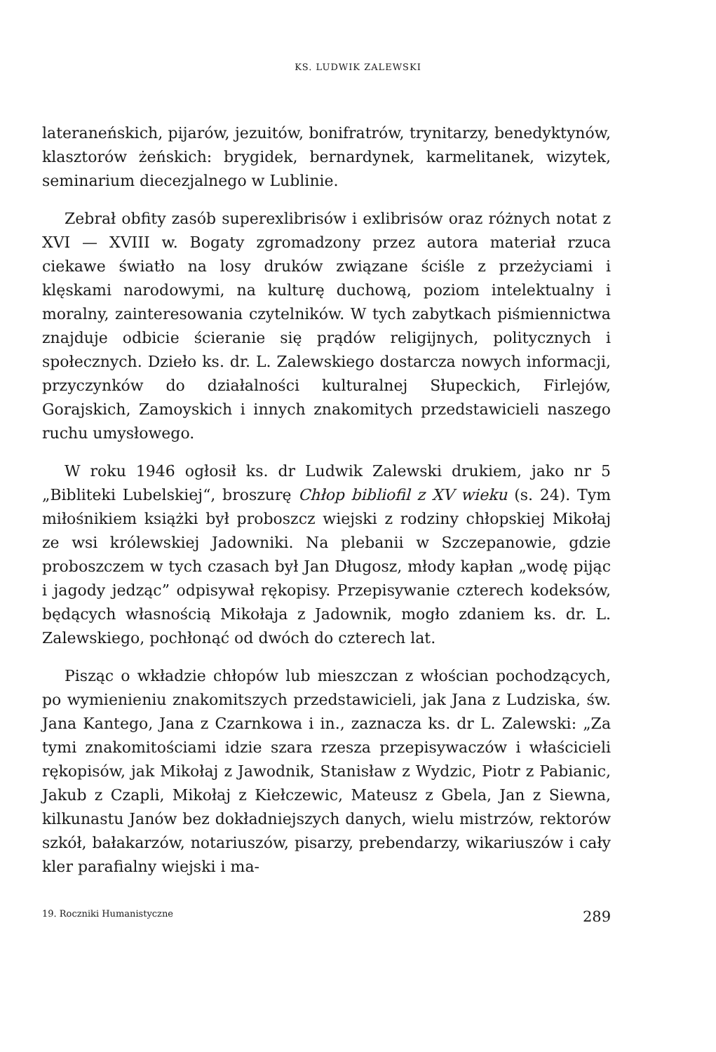KS. LUDWIK ZALEWSKI
lateraneńskich, pijarów, jezuitów, bonifratrów, trynitarzy, benedyktynów, klasztorów żeńskich: brygidek, bernardynek, karmelitanek, wizytek, seminarium diecezjalnego w Lublinie.
Zebrał obfity zasób superexlibrisów i exlibrisów oraz różnych notat z XVI — XVIII w. Bogaty zgromadzony przez autora materiał rzuca ciekawe światło na losy druków związane ściśle z przeżyciami i klęskami narodowymi, na kulturę duchową, poziom intelektualny i moralny, zainteresowania czytelników. W tych zabytkach piśmiennictwa znajduje odbicie ścieranie się prądów religijnych, politycznych i społecznych. Dzieło ks. dr. L. Zalewskiego dostarcza nowych informacji, przyczynków do działalności kulturalnej Słupeckich, Firlejów, Gorajskich, Zamoyskich i innych znakomitych przedstawicieli naszego ruchu umysłowego.
W roku 1946 ogłosił ks. dr Ludwik Zalewski drukiem, jako nr 5 „Bibliteki Lubelskiej“, broszurę Chłop bibliofil z XV wieku (s. 24). Tym miłośnikiem książki był proboszcz wiejski z rodziny chłopskiej Mikołaj ze wsi królewskiej Jadowniki. Na plebanii w Szczepanowie, gdzie proboszczem w tych czasach był Jan Długosz, młody kapłan „wodę pijąc i jagody jedząc” odpisywał rękopisy. Przepisywanie czterech kodeksów, będących własnością Mikołaja z Jadownik, mogło zdaniem ks. dr. L. Zalewskiego, pochłonąć od dwóch do czterech lat.
Pisząc o wkładzie chłopów lub mieszczan z włościan pochodzących, po wymienieniu znakomitszych przedstawicieli, jak Jana z Ludziska, św. Jana Kantego, Jana z Czarnkowa i in., zaznacza ks. dr L. Zalewski: „Za tymi znakomitościami idzie szara rzesza przepisywaczów i właścicieli rękopisów, jak Mikołaj z Jawodnik, Stanisław z Wydzic, Piotr z Pabianic, Jakub z Czapli, Mikołaj z Kiełczewic, Mateusz z Gbela, Jan z Siewna, kilkunastu Janów bez dokładniejszych danych, wielu mistrzów, rektorów szkół, bałakarzów, notariuszów, pisarzy, prebendarzy, wikariuszów i cały kler parafialny wiejski i ma-
19. Roczniki Humanistyczne 289